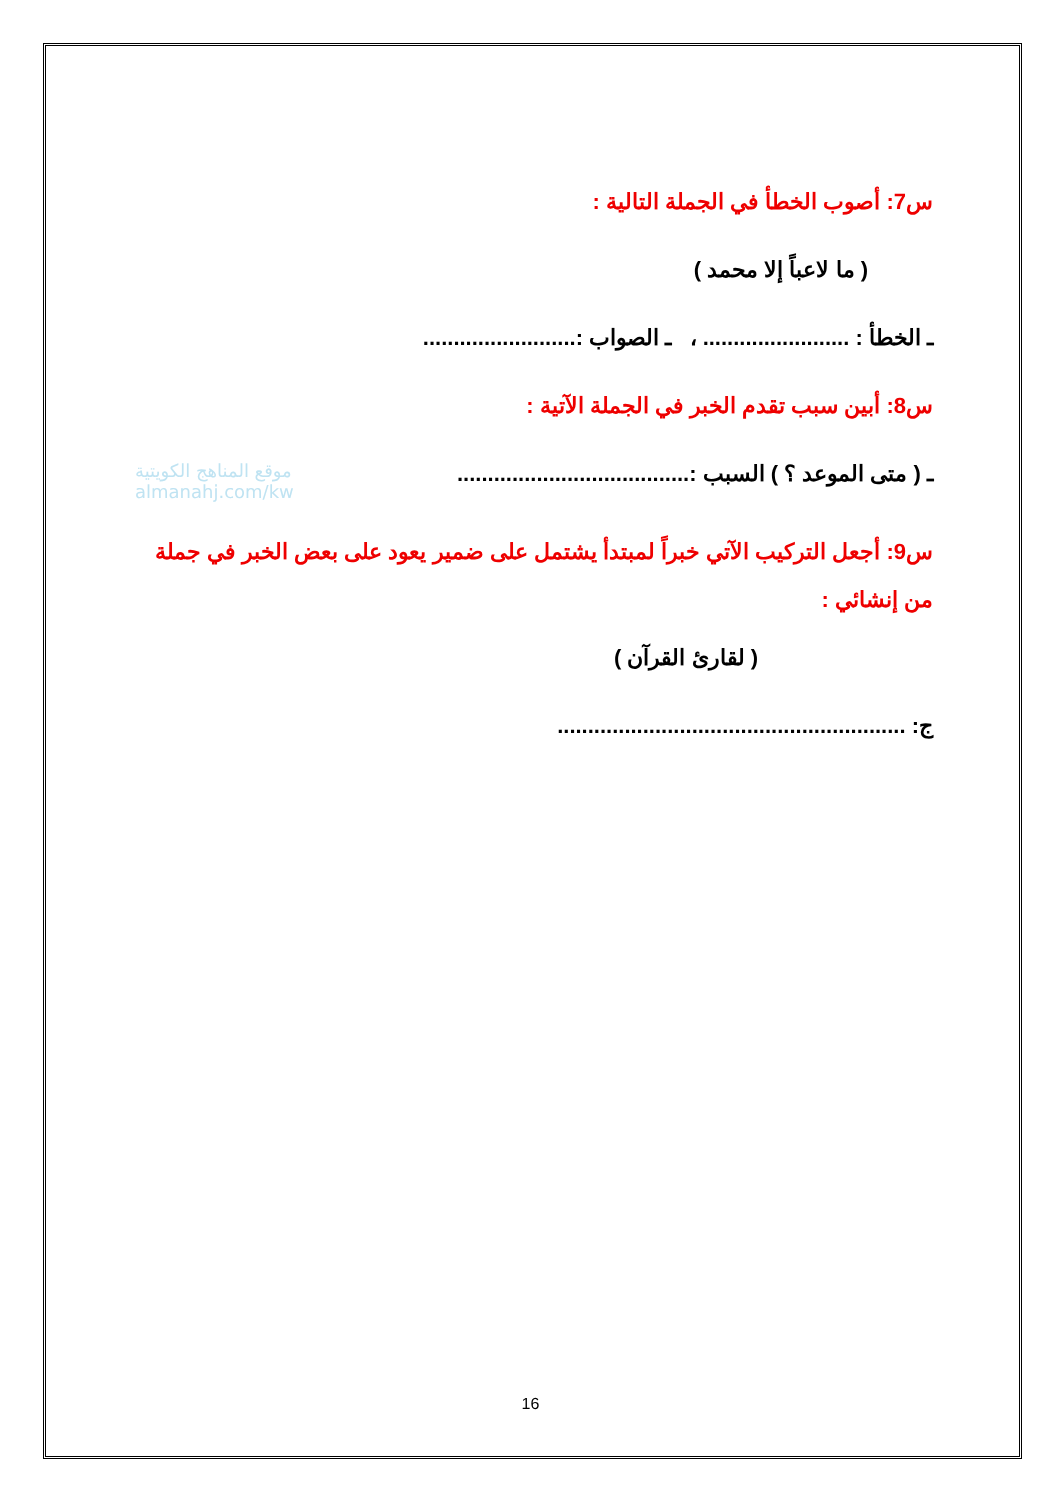موقع المناهج الكويتية
almanahj.com/kw
س7: أصوب الخطأ في الجملة التالية :
( ما لاعباً إلا محمد )
ـ الخطأ : ........................ ، ـ الصواب :.........................
س8: أبين سبب تقدم الخبر في الجملة الآتية :
ـ ( متى الموعد ؟ ) السبب :......................................
س9: أجعل التركيب الآتي خبراً لمبتدأ يشتمل على ضمير يعود على بعض الخبر في جملة من إنشائي :
( لقارئ القرآن )
ج: .........................................................
16